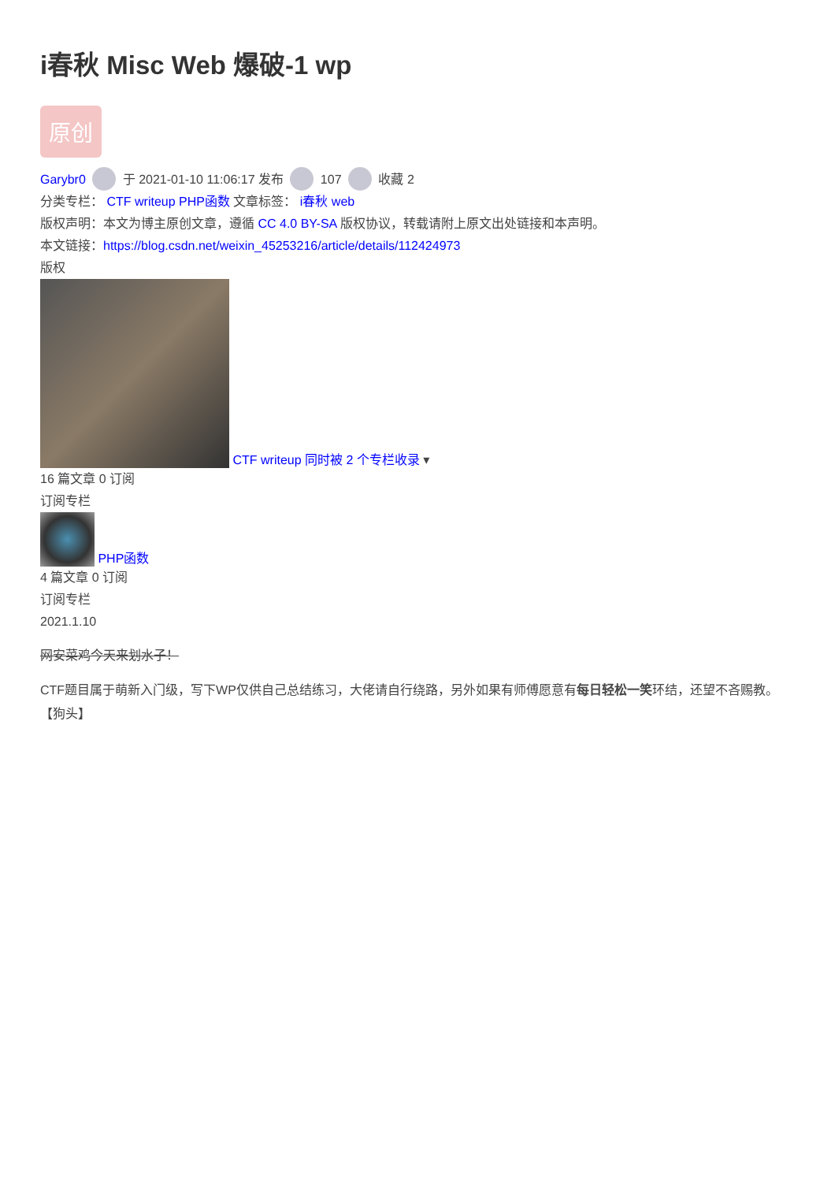i春秋 Misc Web 爆破-1 wp
原创
Garybr0 于 2021-01-10 11:06:17 发布 107 收藏 2
分类专栏： CTF writeup PHP函数 文章标签： i春秋 web
版权声明：本文为博主原创文章，遵循 CC 4.0 BY-SA 版权协议，转载请附上原文出处链接和本声明。
本文链接：https://blog.csdn.net/weixin_45253216/article/details/112424973
版权
CTF writeup 同时被 2 个专栏收录 ▾
16 篇文章 0 订阅
订阅专栏
PHP函数
4 篇文章 0 订阅
订阅专栏
2021.1.10
网安菜鸡今天来划水子！
CTF题目属于萌新入门级，写下WP仅供自己总结练习，大佬请自行绕路，另外如果有师傅愿意有每日轻松一笑环结，还望不吝赐教。【狗头】